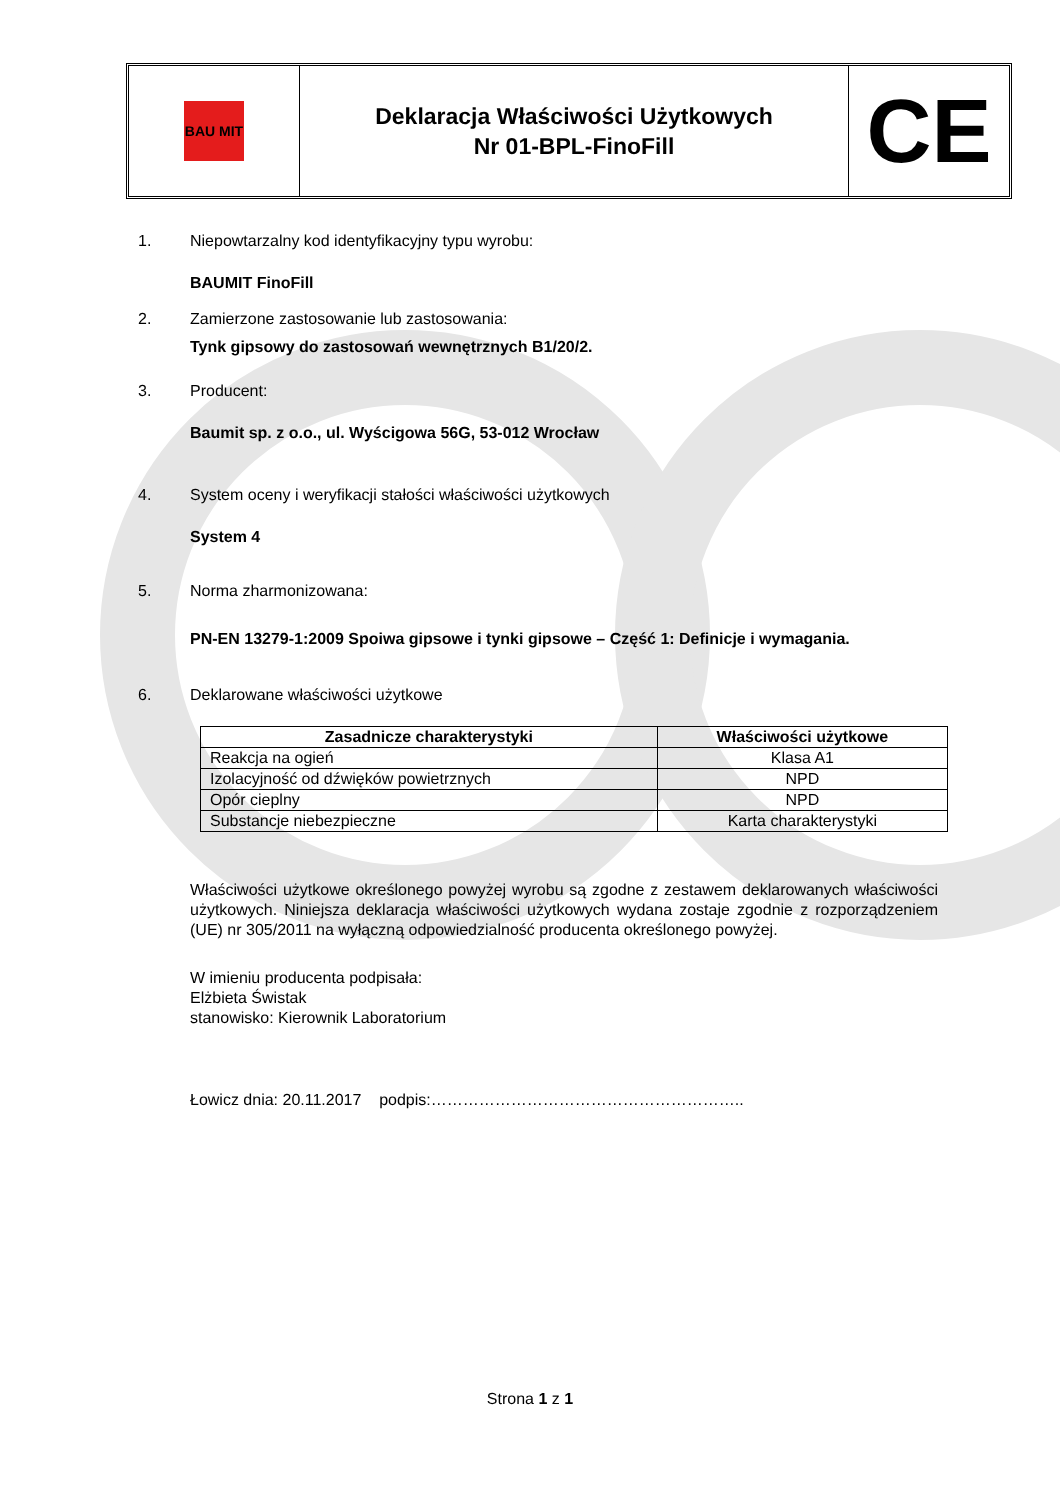BAU MIT
Deklaracja Właściwości Użytkowych
Nr 01-BPL-FinoFill
CE
1. Niepowtarzalny kod identyfikacyjny typu wyrobu:
BAUMIT FinoFill
2. Zamierzone zastosowanie lub zastosowania:
Tynk gipsowy do zastosowań wewnętrznych B1/20/2.
3. Producent:
Baumit sp. z o.o., ul. Wyścigowa 56G, 53-012 Wrocław
4. System oceny i weryfikacji stałości właściwości użytkowych
System 4
5. Norma zharmonizowana:
PN-EN 13279-1:2009 Spoiwa gipsowe i tynki gipsowe – Część 1: Definicje i wymagania.
6. Deklarowane właściwości użytkowe
| Zasadnicze charakterystyki | Właściwości użytkowe |
| --- | --- |
| Reakcja na ogień | Klasa A1 |
| Izolacyjność od dźwięków powietrznych | NPD |
| Opór cieplny | NPD |
| Substancje niebezpieczne | Karta charakterystyki |
Właściwości użytkowe określonego powyżej wyrobu są zgodne z zestawem deklarowanych właściwości użytkowych. Niniejsza deklaracja właściwości użytkowych wydana zostaje zgodnie z rozporządzeniem (UE) nr 305/2011 na wyłączną odpowiedzialność producenta określonego powyżej.
W imieniu producenta podpisała:
Elżbieta Świstak
stanowisko: Kierownik Laboratorium
Łowicz dnia: 20.11.2017 podpis:…………………………………………………..
Strona 1 z 1